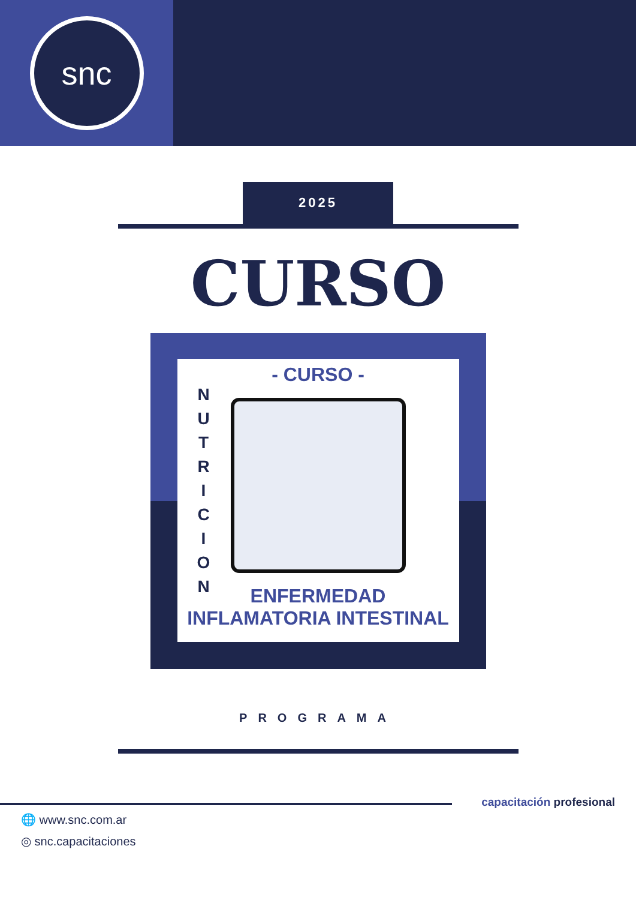snc
2025
CURSO
- CURSO -
N U T R I C I O N
ENFERMEDAD
INFLAMATORIA INTESTINAL
PROGRAMA
🌐 www.snc.com.ar
◎ snc.capacitaciones
capacitación profesional